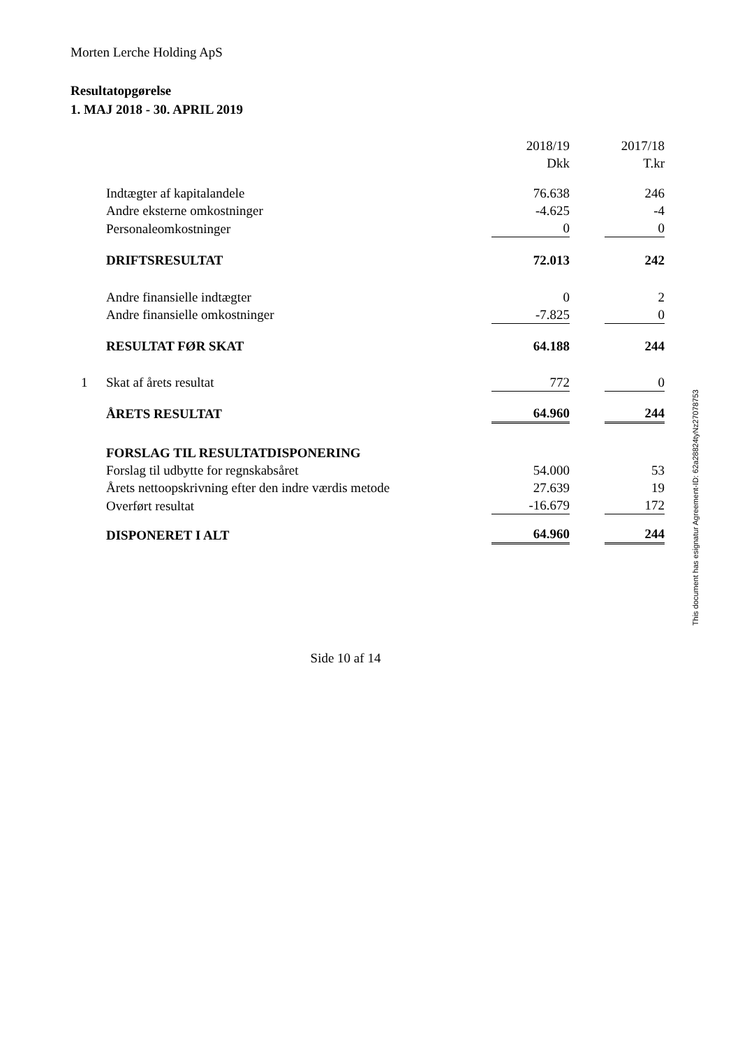Morten Lerche Holding ApS
Resultatopgørelse
1. MAJ 2018 - 30. APRIL 2019
| | | 2018/19 | | 2017/18 |
| | | Dkk | | T.kr |
| | Indtægter af kapitalandele | 76.638 | | 246 |
| | Andre eksterne omkostninger | -4.625 | | -4 |
| | Personaleomkostninger | 0 | | 0 |
| | DRIFTSRESULTAT | 72.013 | | 242 |
| | Andre finansielle indtægter | 0 | | 2 |
| | Andre finansielle omkostninger | -7.825 | | 0 |
| | RESULTAT FØR SKAT | 64.188 | | 244 |
| 1 | Skat af årets resultat | 772 | | 0 |
| | ÅRETS RESULTAT | 64.960 | | 244 |
| | FORSLAG TIL RESULTATDISPONERING | | | |
| | Forslag til udbytte for regnskabsåret | 54.000 | | 53 |
| | Årets nettoopskrivning efter den indre værdis metode | 27.639 | | 19 |
| | Overført resultat | -16.679 | | 172 |
| | DISPONERET I ALT | 64.960 | | 244 |
Side 10 af 14
This document has esignatur Agreement-ID: 62a28824tyNz27078753